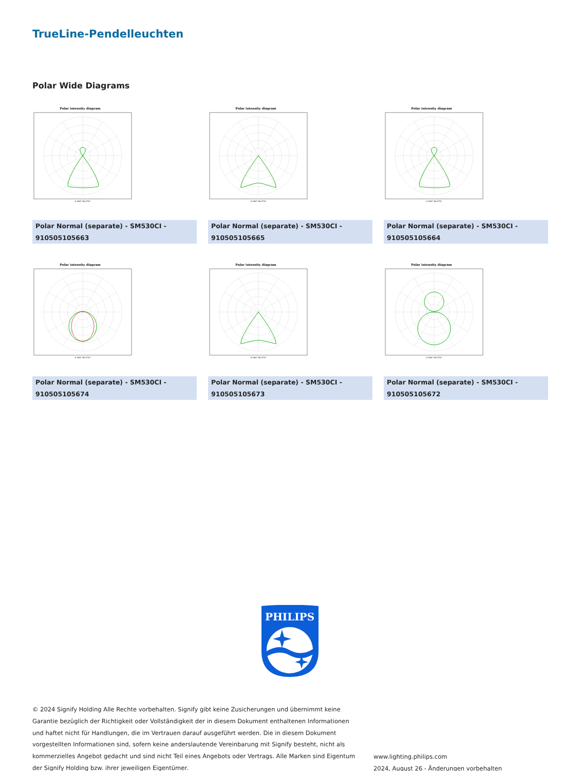TrueLine-Pendelleuchten
Polar Wide Diagrams
Polar intensity diagram
0-180° 90-270°
Polar Normal (separate) - SM530CI - 910505105663
Polar intensity diagram
0-180° 90-270°
Polar Normal (separate) - SM530CI - 910505105665
Polar intensity diagram
0-180° 90-270°
Polar Normal (separate) - SM530CI - 910505105664
Polar intensity diagram
0-180° 90-270°
Polar Normal (separate) - SM530CI - 910505105674
Polar intensity diagram
0-180° 90-270°
Polar Normal (separate) - SM530CI - 910505105673
Polar intensity diagram
0-180° 90-270°
Polar Normal (separate) - SM530CI - 910505105672
PHILIPS
© 2024 Signify Holding Alle Rechte vorbehalten. Signify gibt keine Zusicherungen und übernimmt keine Garantie bezüglich der Richtigkeit oder Vollständigkeit der in diesem Dokument enthaltenen Informationen und haftet nicht für Handlungen, die im Vertrauen darauf ausgeführt werden. Die in diesem Dokument vorgestellten Informationen sind, sofern keine anderslautende Vereinbarung mit Signify besteht, nicht als kommerzielles Angebot gedacht und sind nicht Teil eines Angebots oder Vertrags. Alle Marken sind Eigentum der Signify Holding bzw. ihrer jeweiligen Eigentümer.
www.lighting.philips.com
2024, August 26 - Änderungen vorbehalten